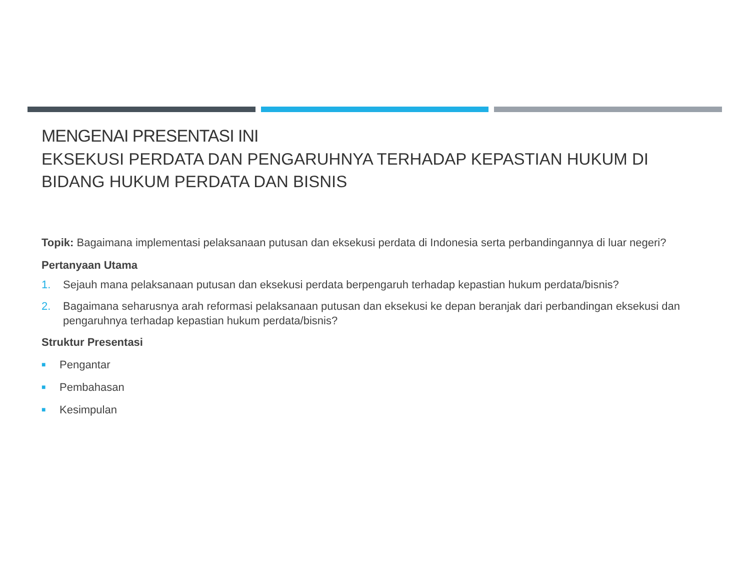MENGENAI PRESENTASI INI
EKSEKUSI PERDATA DAN PENGARUHNYA TERHADAP KEPASTIAN HUKUM DI BIDANG HUKUM PERDATA DAN BISNIS
Topik: Bagaimana implementasi pelaksanaan putusan dan eksekusi perdata di Indonesia serta perbandingannya di luar negeri?
Pertanyaan Utama
1. Sejauh mana pelaksanaan putusan dan eksekusi perdata berpengaruh terhadap kepastian hukum perdata/bisnis?
2. Bagaimana seharusnya arah reformasi pelaksanaan putusan dan eksekusi ke depan beranjak dari perbandingan eksekusi dan pengaruhnya terhadap kepastian hukum perdata/bisnis?
Struktur Presentasi
■ Pengantar
■ Pembahasan
■ Kesimpulan